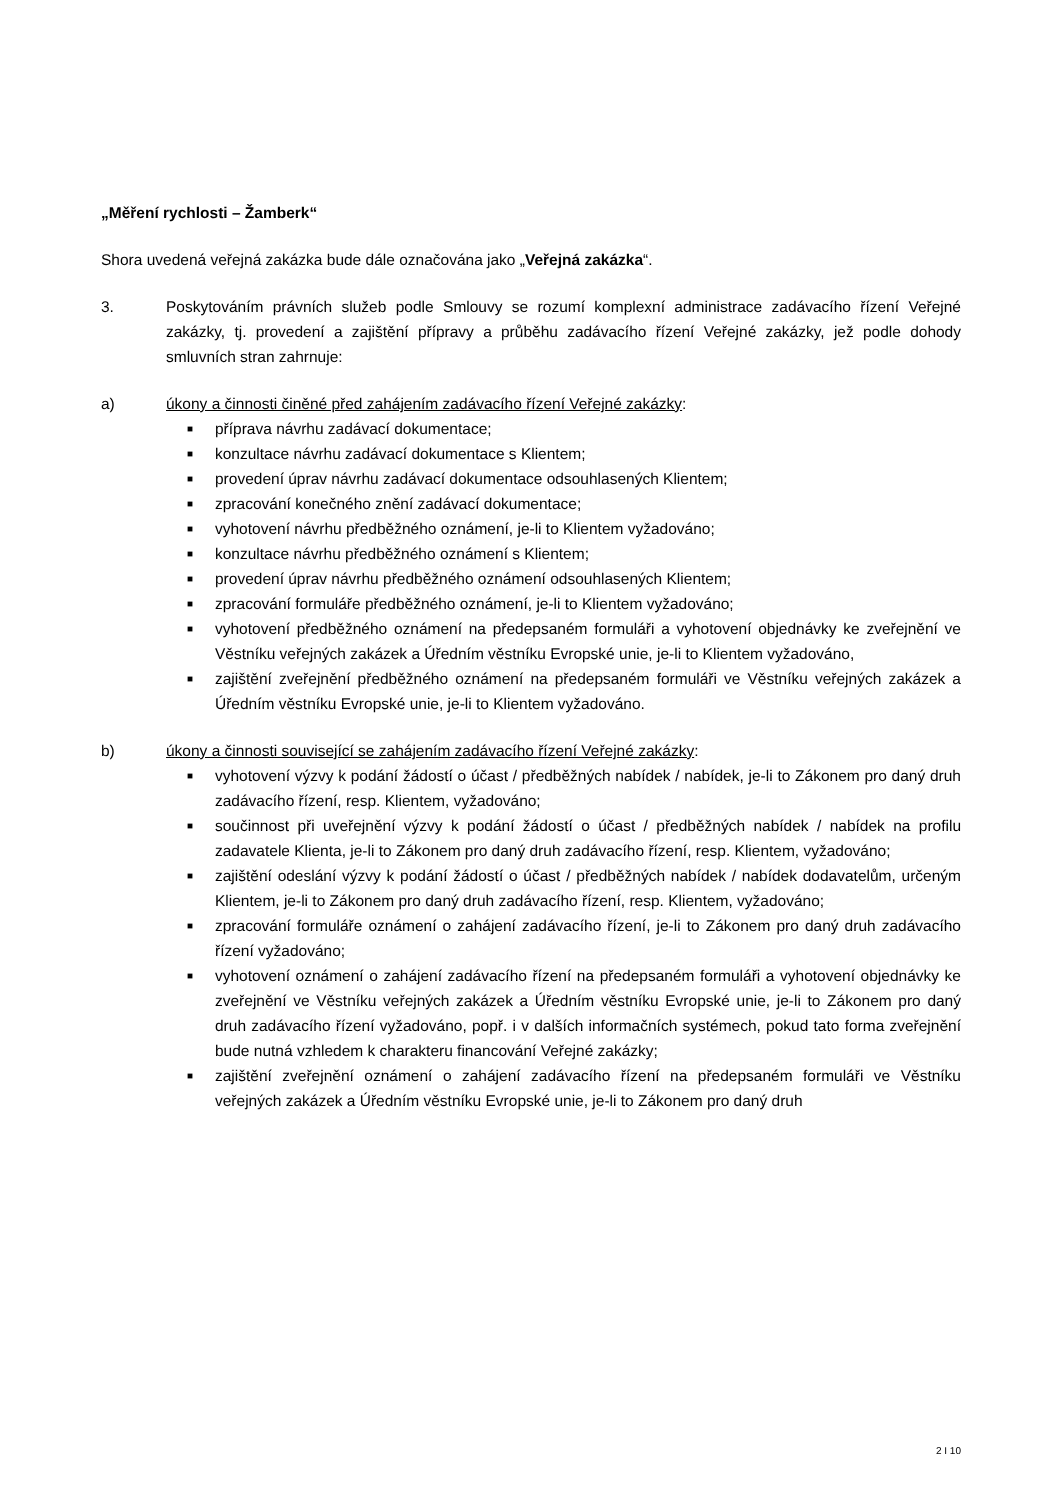„Měření rychlosti – Žamberk“
Shora uvedená veřejná zakázka bude dále označována jako „Veřejná zakázka“.
3. Poskytováním právních služeb podle Smlouvy se rozumí komplexní administrace zadávacího řízení Veřejné zakázky, tj. provedení a zajištění přípravy a průběhu zadávacího řízení Veřejné zakázky, jež podle dohody smluvních stran zahrnuje:
a) úkony a činnosti činěné před zahájením zadávacího řízení Veřejné zakázky:
■ příprava návrhu zadávací dokumentace;
■ konzultace návrhu zadávací dokumentace s Klientem;
■ provedení úprav návrhu zadávací dokumentace odsouhlasených Klientem;
■ zpracování konečného znění zadávací dokumentace;
■ vyhotovení návrhu předběžného oznámení, je-li to Klientem vyžadováno;
■ konzultace návrhu předběžného oznámení s Klientem;
■ provedení úprav návrhu předběžného oznámení odsouhlasených Klientem;
■ zpracování formuláře předběžného oznámení, je-li to Klientem vyžadováno;
■ vyhotovení předběžného oznámení na předepsaném formuláři a vyhotovení objednávky ke zveřejnění ve Věstníku veřejných zakázek a Úředním věstníku Evropské unie, je-li to Klientem vyžadováno,
■ zajištění zveřejnění předběžného oznámení na předepsaném formuláři ve Věstníku veřejných zakázek a Úředním věstníku Evropské unie, je-li to Klientem vyžadováno.
b) úkony a činnosti související se zahájením zadávacího řízení Veřejné zakázky:
■ vyhotovení výzvy k podání žádostí o účast / předběžných nabídek / nabídek, je-li to Zákonem pro daný druh zadávacího řízení, resp. Klientem, vyžadováno;
■ součinnost při uveřejnění výzvy k podání žádostí o účast / předběžných nabídek / nabídek na profilu zadavatele Klienta, je-li to Zákonem pro daný druh zadávacího řízení, resp. Klientem, vyžadováno;
■ zajištění odeslání výzvy k podání žádostí o účast / předběžných nabídek / nabídek dodavatelům, určeným Klientem, je-li to Zákonem pro daný druh zadávacího řízení, resp. Klientem, vyžadováno;
■ zpracování formuláře oznámení o zahájení zadávacího řízení, je-li to Zákonem pro daný druh zadávacího řízení vyžadováno;
■ vyhotovení oznámení o zahájení zadávacího řízení na předepsaném formuláři a vyhotovení objednávky ke zveřejnění ve Věstníku veřejných zakázek a Úředním věstníku Evropské unie, je-li to Zákonem pro daný druh zadávacího řízení vyžadováno, popř. i v dalších informačních systémech, pokud tato forma zveřejnění bude nutná vzhledem k charakteru financování Veřejné zakázky;
■ zajištění zveřejnění oznámení o zahájení zadávacího řízení na předepsaném formuláři ve Věstníku veřejných zakázek a Úředním věstníku Evropské unie, je-li to Zákonem pro daný druh
2 I 10